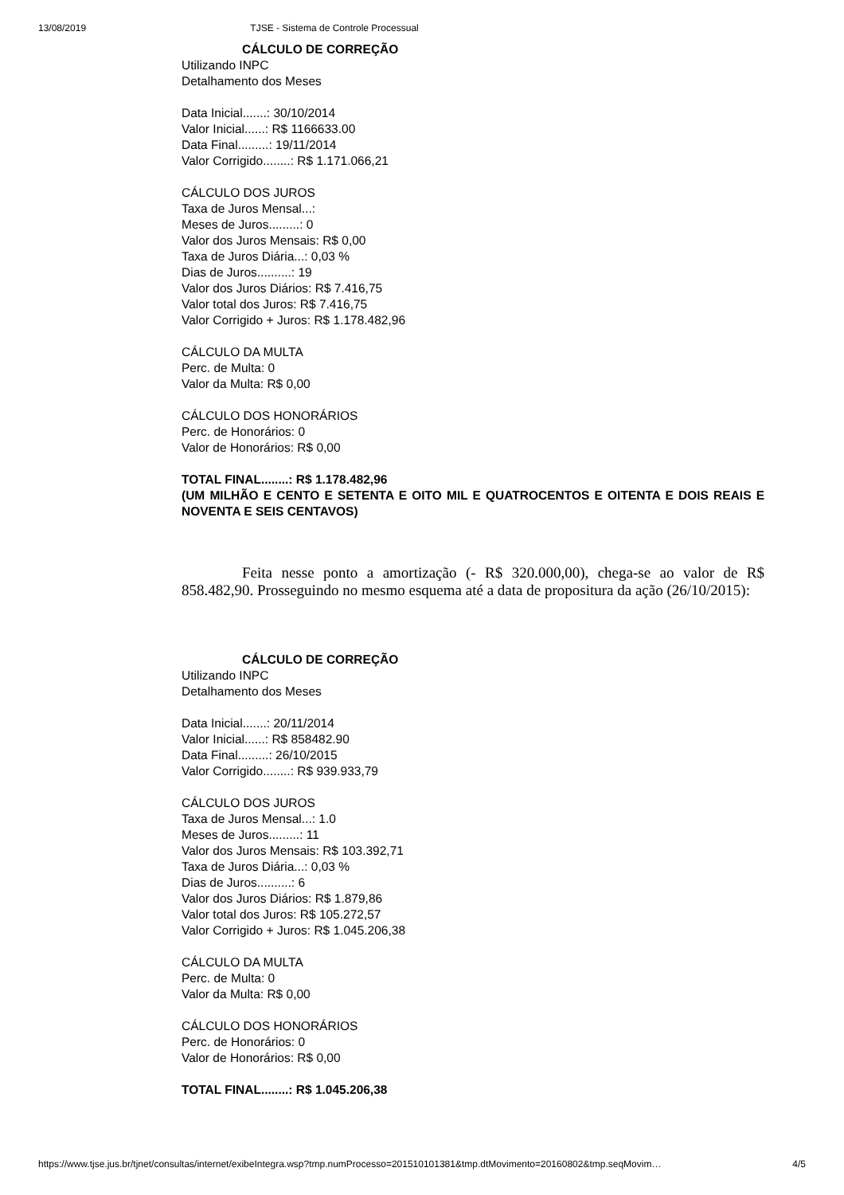13/08/2019 TJSE - Sistema de Controle Processual
CÁLCULO DE CORREÇÃO
Utilizando INPC
Detalhamento dos Meses
Data Inicial.......: 30/10/2014
Valor Inicial......: R$ 1166633.00
Data Final.........: 19/11/2014
Valor Corrigido........: R$ 1.171.066,21
CÁLCULO DOS JUROS
Taxa de Juros Mensal...:
Meses de Juros.........: 0
Valor dos Juros Mensais: R$ 0,00
Taxa de Juros Diária...: 0,03 %
Dias de Juros..........: 19
Valor dos Juros Diários: R$ 7.416,75
Valor total dos Juros: R$ 7.416,75
Valor Corrigido + Juros: R$ 1.178.482,96
CÁLCULO DA MULTA
Perc. de Multa: 0
Valor da Multa: R$ 0,00
CÁLCULO DOS HONORÁRIOS
Perc. de Honorários: 0
Valor de Honorários: R$ 0,00
TOTAL FINAL........: R$ 1.178.482,96
(UM MILHÃO E CENTO E SETENTA E OITO MIL E QUATROCENTOS E OITENTA E DOIS REAIS E NOVENTA E SEIS CENTAVOS)
Feita nesse ponto a amortização (- R$ 320.000,00), chega-se ao valor de R$ 858.482,90. Prosseguindo no mesmo esquema até a data de propositura da ação (26/10/2015):
CÁLCULO DE CORREÇÃO
Utilizando INPC
Detalhamento dos Meses
Data Inicial.......: 20/11/2014
Valor Inicial......: R$ 858482.90
Data Final.........: 26/10/2015
Valor Corrigido........: R$ 939.933,79
CÁLCULO DOS JUROS
Taxa de Juros Mensal...: 1.0
Meses de Juros.........: 11
Valor dos Juros Mensais: R$ 103.392,71
Taxa de Juros Diária...: 0,03 %
Dias de Juros..........: 6
Valor dos Juros Diários: R$ 1.879,86
Valor total dos Juros: R$ 105.272,57
Valor Corrigido + Juros: R$ 1.045.206,38
CÁLCULO DA MULTA
Perc. de Multa: 0
Valor da Multa: R$ 0,00
CÁLCULO DOS HONORÁRIOS
Perc. de Honorários: 0
Valor de Honorários: R$ 0,00
TOTAL FINAL........: R$ 1.045.206,38
https://www.tjse.jus.br/tjnet/consultas/internet/exibeIntegra.wsp?tmp.numProcesso=201510101381&tmp.dtMovimento=20160802&tmp.seqMovim… 4/5